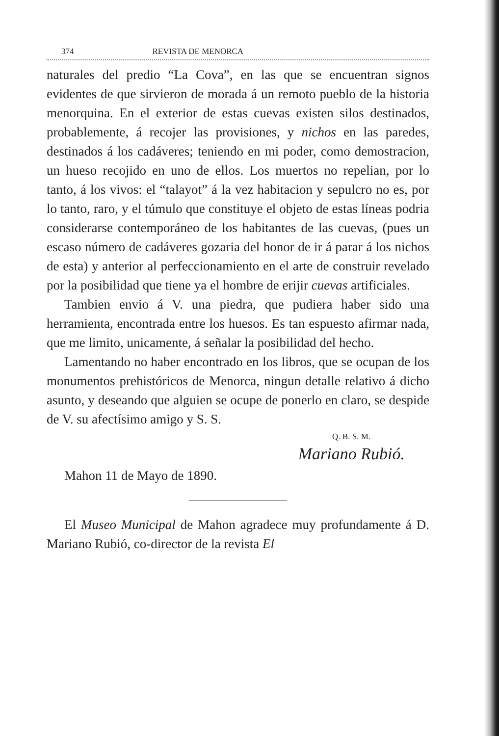374 REVISTA DE MENORCA
naturales del predio “La Cova”, en las que se encuentran signos evidentes de que sirvieron de morada á un remoto pueblo de la historia menorquina. En el exterior de estas cuevas existen silos destinados, probablemente, á recojer las provisiones, y nichos en las paredes, destinados á los cadáveres; teniendo en mi poder, como demostracion, un hueso recojido en uno de ellos. Los muertos no repelian, por lo tanto, á los vivos: el “talayot” á la vez habitacion y sepulcro no es, por lo tanto, raro, y el túmulo que constituye el objeto de estas líneas podria considerarse contemporáneo de los habitantes de las cuevas, (pues un escaso número de cadáveres gozaria del honor de ir á parar á los nichos de esta) y anterior al perfeccionamiento en el arte de construir revelado por la posibilidad que tiene ya el hombre de erijir cuevas artificiales.
Tambien envio á V. una piedra, que pudiera haber sido una herramienta, encontrada entre los huesos. Es tan espuesto afirmar nada, que me limito, unicamente, á señalar la posibilidad del hecho.
Lamentando no haber encontrado en los libros, que se ocupan de los monumentos prehistóricos de Menorca, ningun detalle relativo á dicho asunto, y deseando que alguien se ocupe de ponerlo en claro, se despide de V. su afectísimo amigo y S. S.
Q. B. S. M.
Mariano Rubió.
Mahon 11 de Mayo de 1890.
El Museo Municipal de Mahon agradece muy profundamente á D. Mariano Rubió, co-director de la revista El